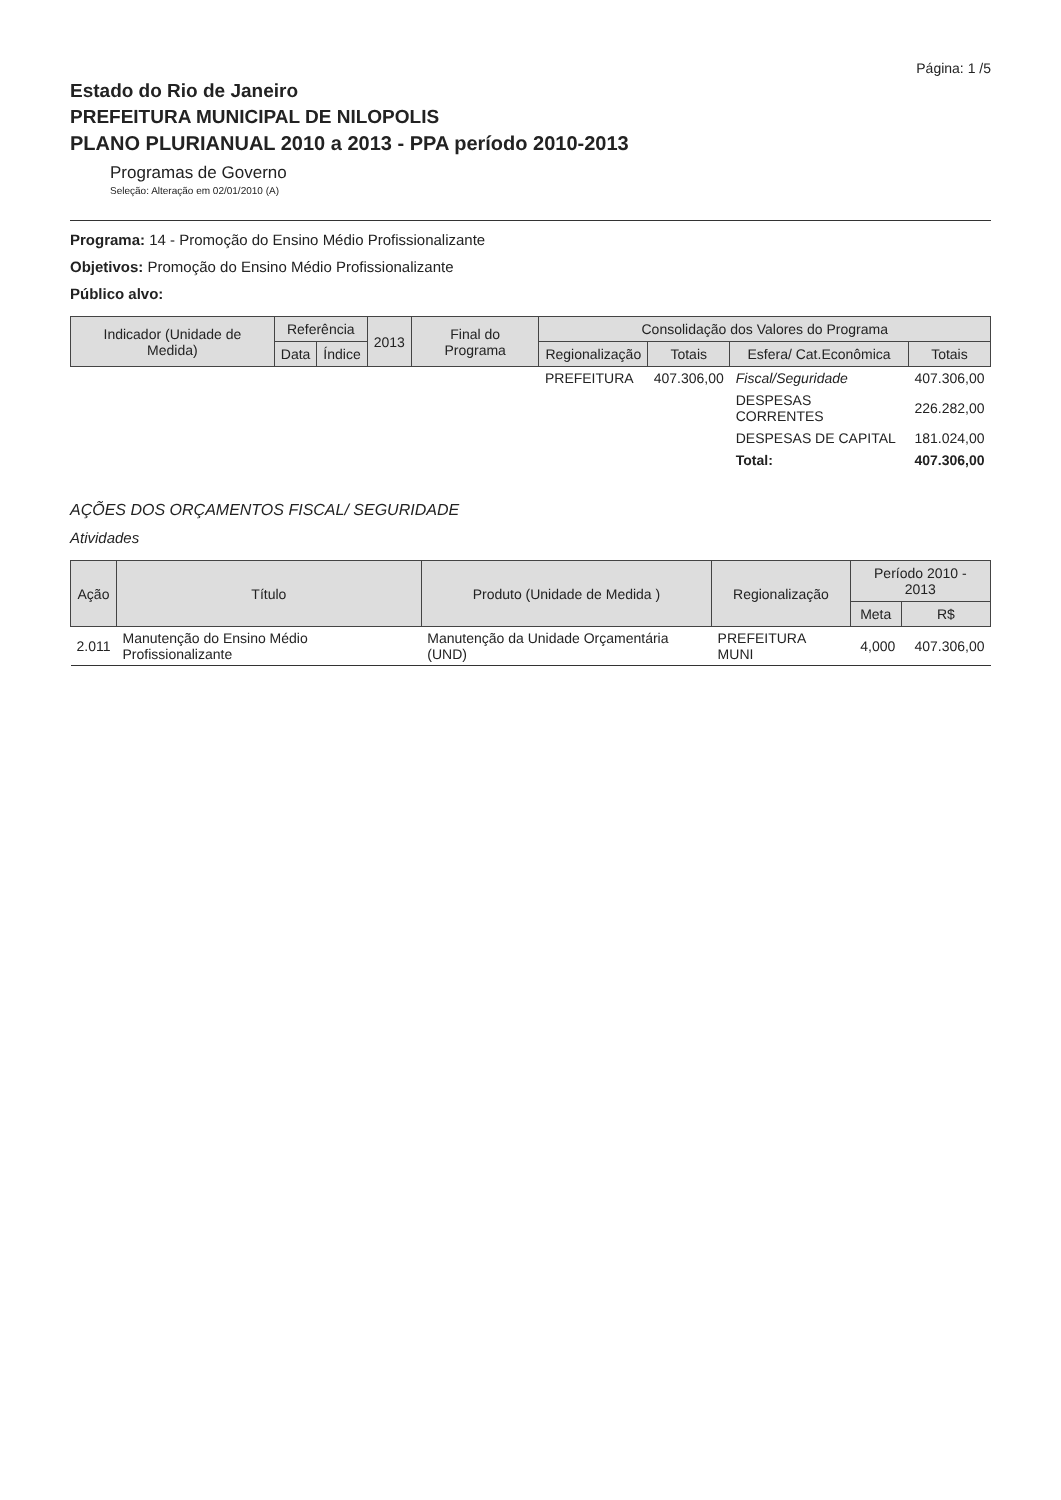Página: 1 /5
Estado do Rio de Janeiro
PREFEITURA MUNICIPAL DE NILOPOLIS
PLANO PLURIANUAL 2010 a 2013 - PPA período 2010-2013
Programas de Governo
Seleção: Alteração em 02/01/2010 (A)
Programa: 14 - Promoção do Ensino Médio Profissionalizante
Objetivos: Promoção do Ensino Médio Profissionalizante
Público alvo:
| Indicador (Unidade de Medida) | Referência | | 2013 | Final do Programa | Consolidação dos Valores do Programa | | | |
| --- | --- | --- | --- | --- | --- | --- | --- | --- |
| | Data | Índice | | | Regionalização | Totais | Esfera/ Cat.Econômica | Totais |
| | | | | | PREFEITURA | 407.306,00 | Fiscal/Seguridade | 407.306,00 |
| | | | | | | | DESPESAS CORRENTES | 226.282,00 |
| | | | | | | | DESPESAS DE CAPITAL | 181.024,00 |
| | | | | | | | Total: | 407.306,00 |
AÇÕES DOS ORÇAMENTOS FISCAL/ SEGURIDADE
Atividades
| Ação | Título | Produto (Unidade de Medida ) | Regionalização | Período 2010 - 2013 | |
| --- | --- | --- | --- | --- | --- |
| | | | | Meta | R$ |
| 2.011 | Manutenção do Ensino Médio Profissionalizante | Manutenção da Unidade Orçamentária (UND) | PREFEITURA MUNI | 4,000 | 407.306,00 |